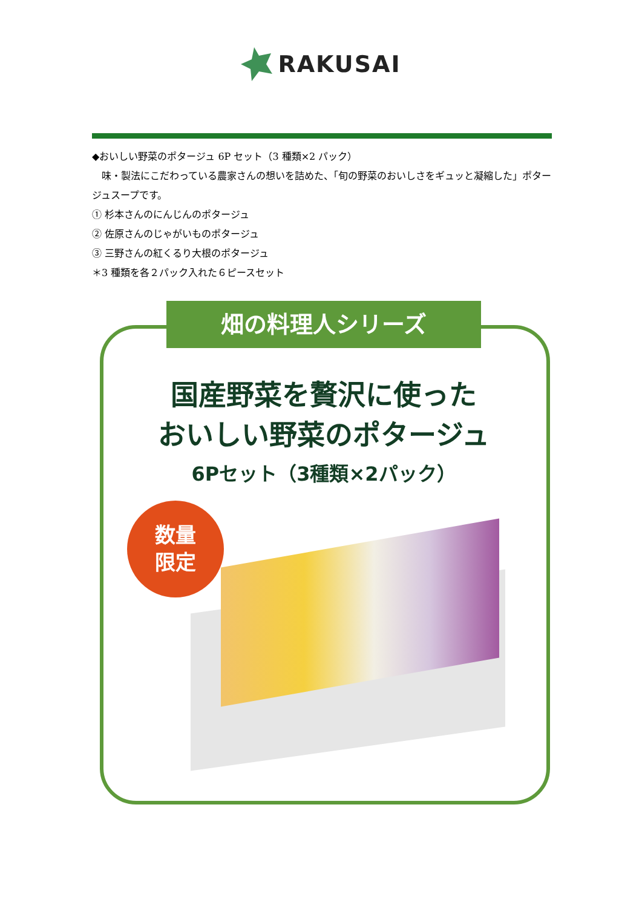RAKUSAI
◆おいしい野菜のポタージュ 6P セット（3 種類×2 パック）
　味・製法にこだわっている農家さんの想いを詰めた、「旬の野菜のおいしさをギュッと凝縮した」ポタージュスープです。
① 杉本さんのにんじんのポタージュ
② 佐原さんのじゃがいものポタージュ
③ 三野さんの紅くるり大根のポタージュ
＊3 種類を各２パック入れた６ピースセット
畑の料理人シリーズ
国産野菜を贅沢に使った
おいしい野菜のポタージュ
6Pセット（3種類×2パック）
数量
限定